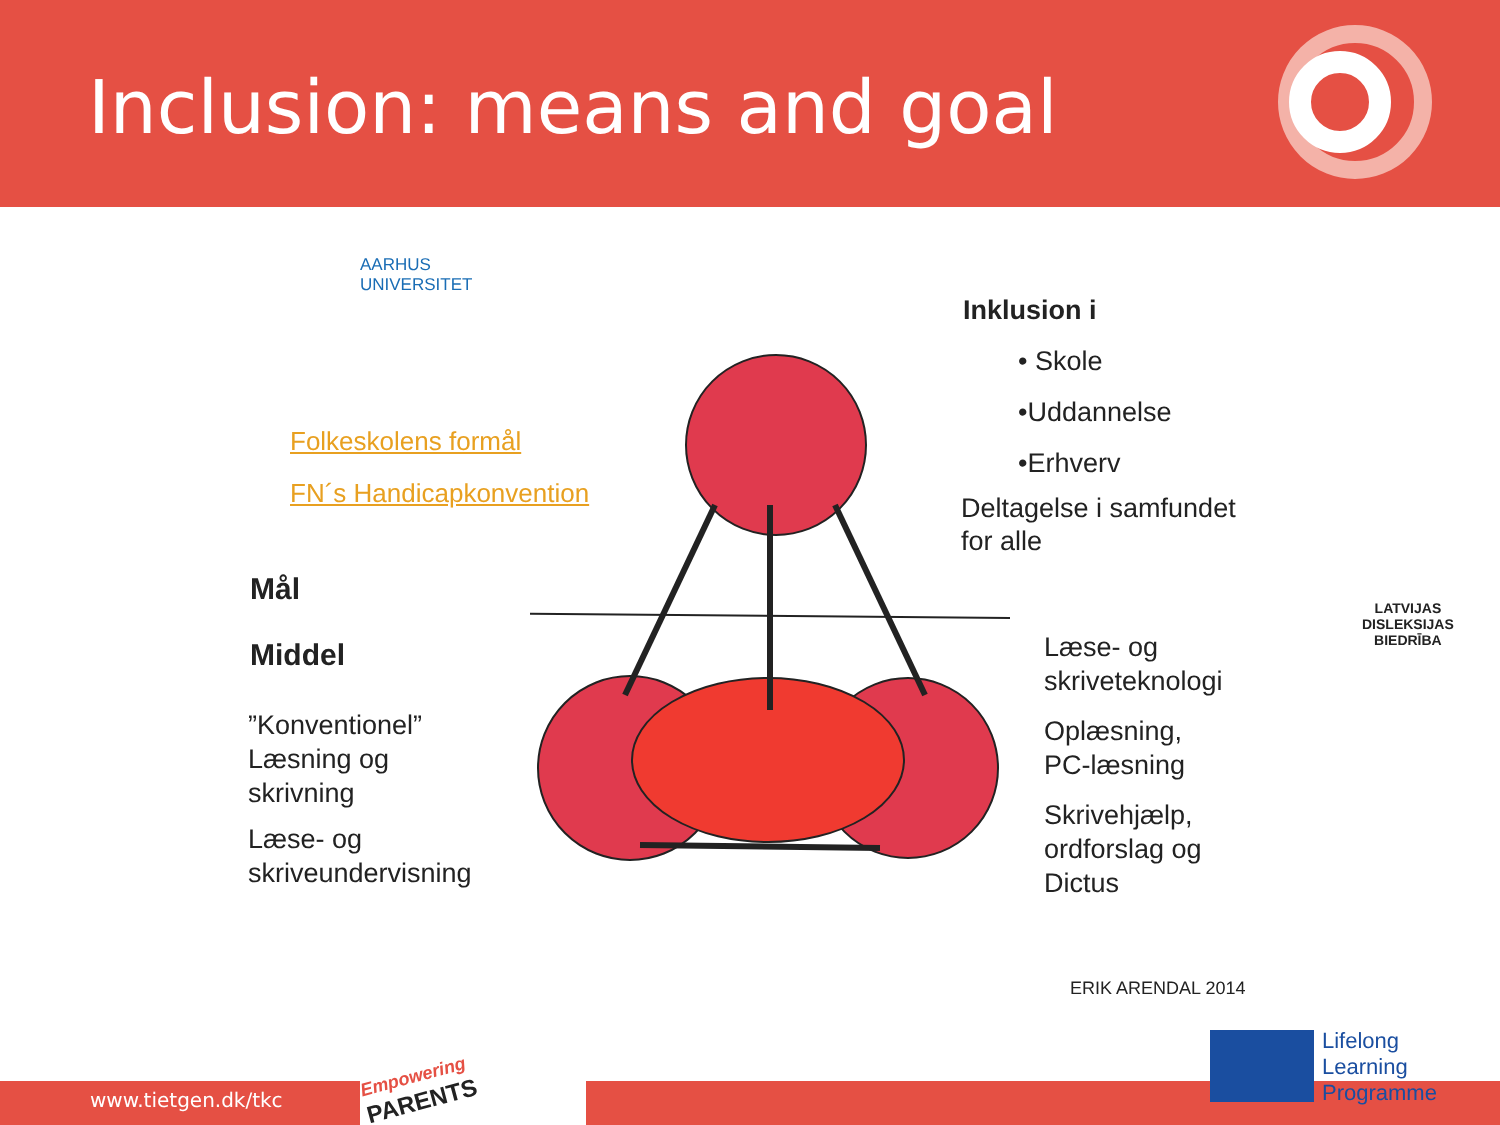Inclusion: means and goal
AARHUS
UNIVERSITET
Folkeskolens formål
FN´s Handicapkonvention
Mål
Middel
”Konventionel”
Læsning og
skrivning
Læse- og
skriveundervisning
Inklusion i
• Skole
•Uddannelse
•Erhverv
Deltagelse i samfundet
for alle
Læse- og
skriveteknologi
Oplæsning,
PC-læsning
Skrivehjælp,
ordforslag og
Dictus
ERIK ARENDAL 2014
LATVIJAS
DISLEKSIJAS
BIEDRĪBA
Empowering
PARENTS
www.tietgen.dk/tkc
Lifelong
Learning
Programme